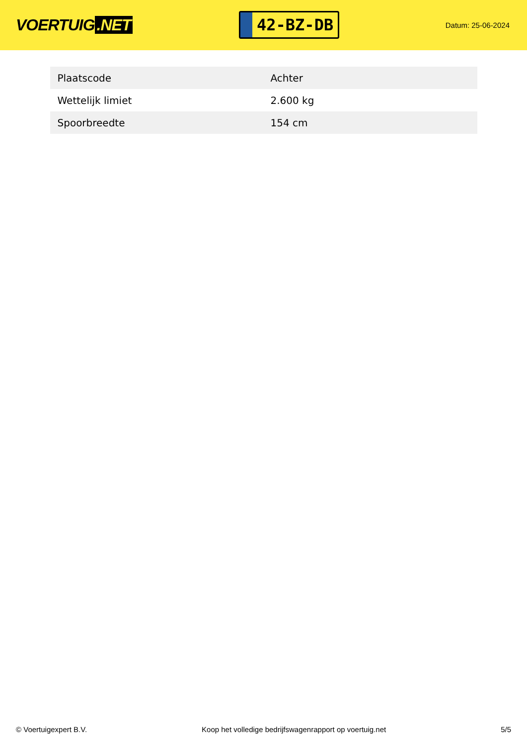VOERTUIG.NET
42-BZ-DB
Datum: 25-06-2024
| Plaatscode | Achter |
| Wettelijk limiet | 2.600 kg |
| Spoorbreedte | 154 cm |
© Voertuigexpert B.V. Koop het volledige bedrijfswagenrapport op voertuig.net 5/5